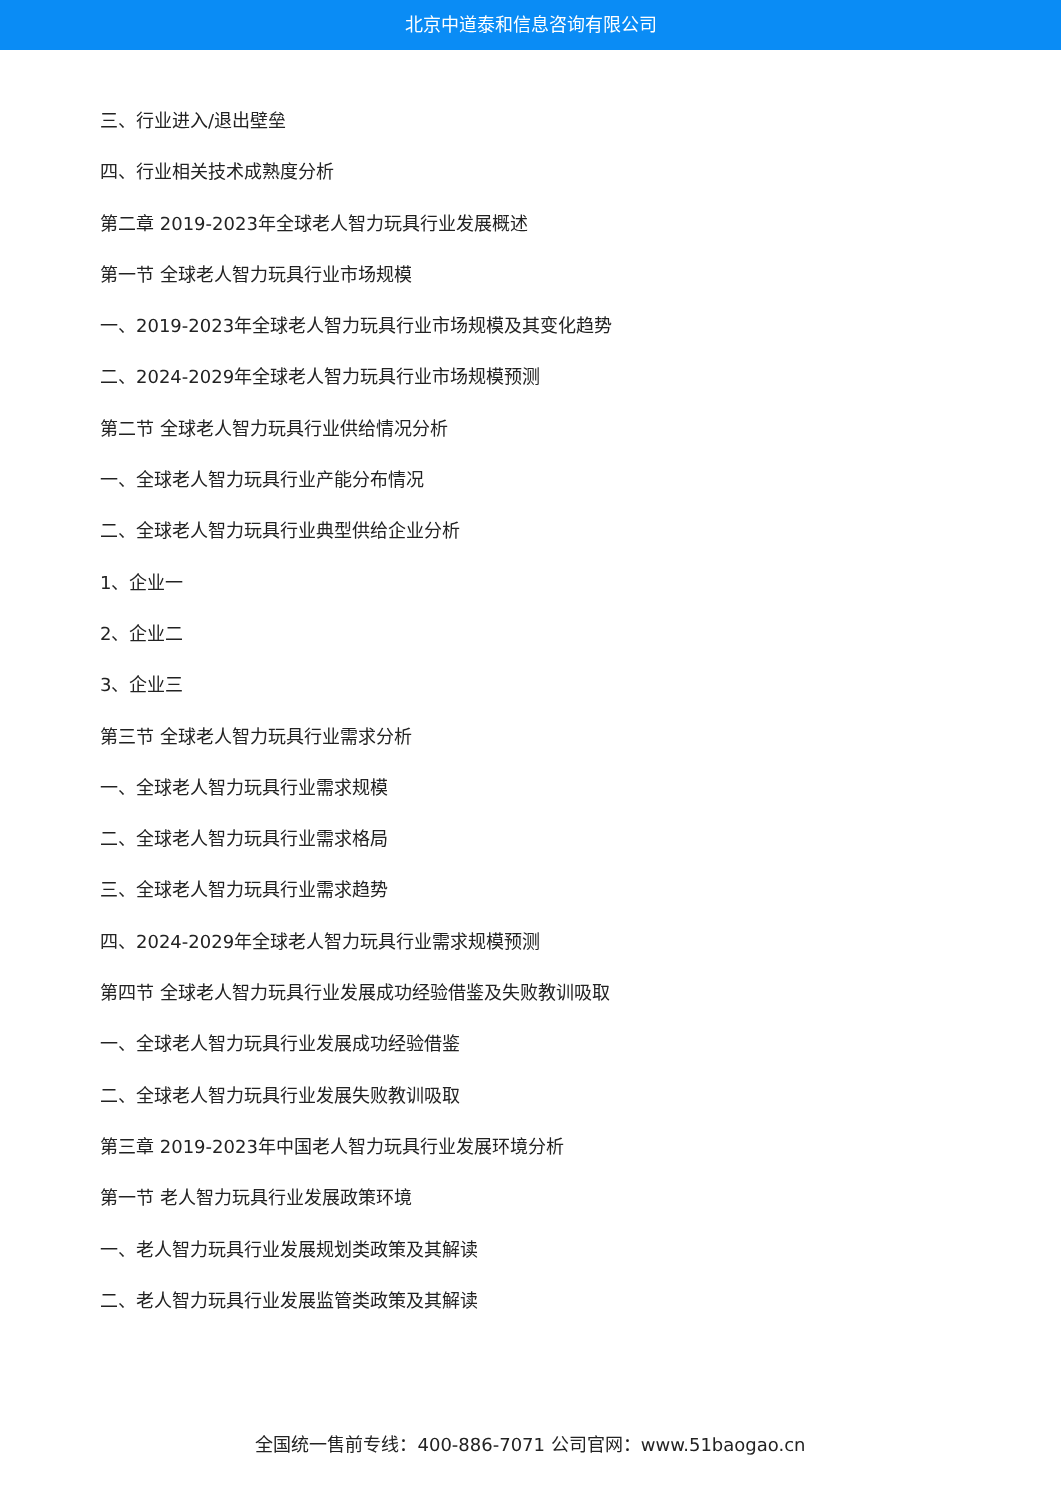北京中道泰和信息咨询有限公司
三、行业进入/退出壁垒
四、行业相关技术成熟度分析
第二章 2019-2023年全球老人智力玩具行业发展概述
第一节 全球老人智力玩具行业市场规模
一、2019-2023年全球老人智力玩具行业市场规模及其变化趋势
二、2024-2029年全球老人智力玩具行业市场规模预测
第二节 全球老人智力玩具行业供给情况分析
一、全球老人智力玩具行业产能分布情况
二、全球老人智力玩具行业典型供给企业分析
1、企业一
2、企业二
3、企业三
第三节 全球老人智力玩具行业需求分析
一、全球老人智力玩具行业需求规模
二、全球老人智力玩具行业需求格局
三、全球老人智力玩具行业需求趋势
四、2024-2029年全球老人智力玩具行业需求规模预测
第四节 全球老人智力玩具行业发展成功经验借鉴及失败教训吸取
一、全球老人智力玩具行业发展成功经验借鉴
二、全球老人智力玩具行业发展失败教训吸取
第三章 2019-2023年中国老人智力玩具行业发展环境分析
第一节 老人智力玩具行业发展政策环境
一、老人智力玩具行业发展规划类政策及其解读
二、老人智力玩具行业发展监管类政策及其解读
全国统一售前专线：400-886-7071 公司官网：www.51baogao.cn